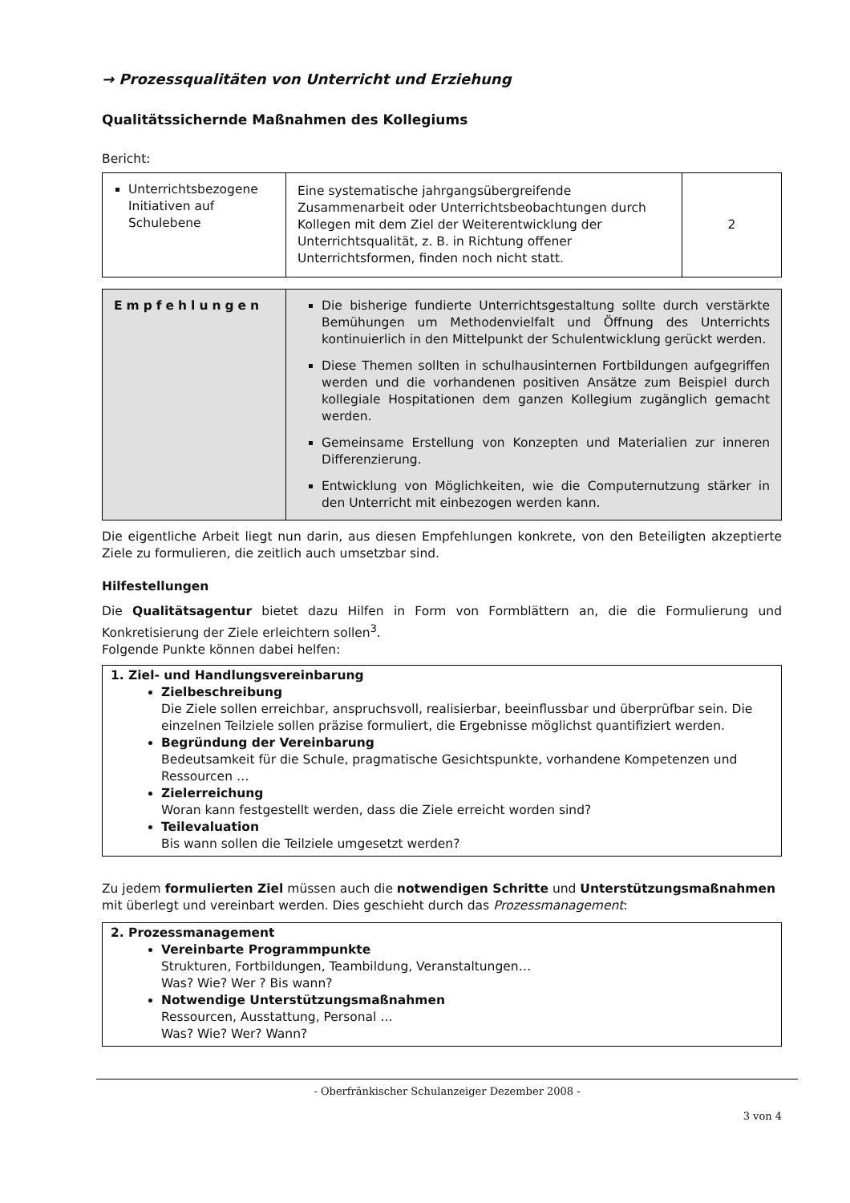→ Prozessqualitäten von Unterricht und Erziehung
Qualitätssichernde Maßnahmen des Kollegiums
Bericht:
| Unterrichtsbezogene Initiativen auf Schulebene | Eine systematische jahrgangsübergreifende Zusammenarbeit oder Unterrichtsbeobachtungen durch Kollegen mit dem Ziel der Weiterentwicklung der Unterrichtsqualität, z. B. in Richtung offener Unterrichtsformen, finden noch nicht statt. | 2 |
| Empfehlungen | Die bisherige fundierte Unterrichtsgestaltung sollte durch verstärkte Bemühungen um Methodenvielfalt und Öffnung des Unterrichts kontinuierlich in den Mittelpunkt der Schulentwicklung gerückt werden. Diese Themen sollten in schulhausinternen Fortbildungen aufgegriffen werden und die vorhandenen positiven Ansätze zum Beispiel durch kollegiale Hospitationen dem ganzen Kollegium zugänglich gemacht werden. Gemeinsame Erstellung von Konzepten und Materialien zur inneren Differenzierung. Entwicklung von Möglichkeiten, wie die Computernutzung stärker in den Unterricht mit einbezogen werden kann. |
Die eigentliche Arbeit liegt nun darin, aus diesen Empfehlungen konkrete, von den Beteiligten akzeptierte Ziele zu formulieren, die zeitlich auch umsetzbar sind.
Hilfestellungen
Die Qualitätsagentur bietet dazu Hilfen in Form von Formblättern an, die die Formulierung und Konkretisierung der Ziele erleichtern sollen<sup>3</sup>.
Folgende Punkte können dabei helfen:
1. Ziel- und Handlungsvereinbarung
Zielbeschreibung
Die Ziele sollen erreichbar, anspruchsvoll, realisierbar, beeinflussbar und überprüfbar sein. Die einzelnen Teilziele sollen präzise formuliert, die Ergebnisse möglichst quantifiziert werden.
Begründung der Vereinbarung
Bedeutsamkeit für die Schule, pragmatische Gesichtspunkte, vorhandene Kompetenzen und Ressourcen …
Zielerreichung
Woran kann festgestellt werden, dass die Ziele erreicht worden sind?
Teilevaluation
Bis wann sollen die Teilziele umgesetzt werden?
Zu jedem formulierten Ziel müssen auch die notwendigen Schritte und Unterstützungsmaßnahmen mit überlegt und vereinbart werden. Dies geschieht durch das Prozessmanagement:
2. Prozessmanagement
Vereinbarte Programmpunkte
Strukturen, Fortbildungen, Teambildung, Veranstaltungen…
Was? Wie? Wer ? Bis wann?
Notwendige Unterstützungsmaßnahmen
Ressourcen, Ausstattung, Personal …
Was? Wie? Wer? Wann?
- Oberfränkischer Schulanzeiger Dezember 2008 -
3 von 4